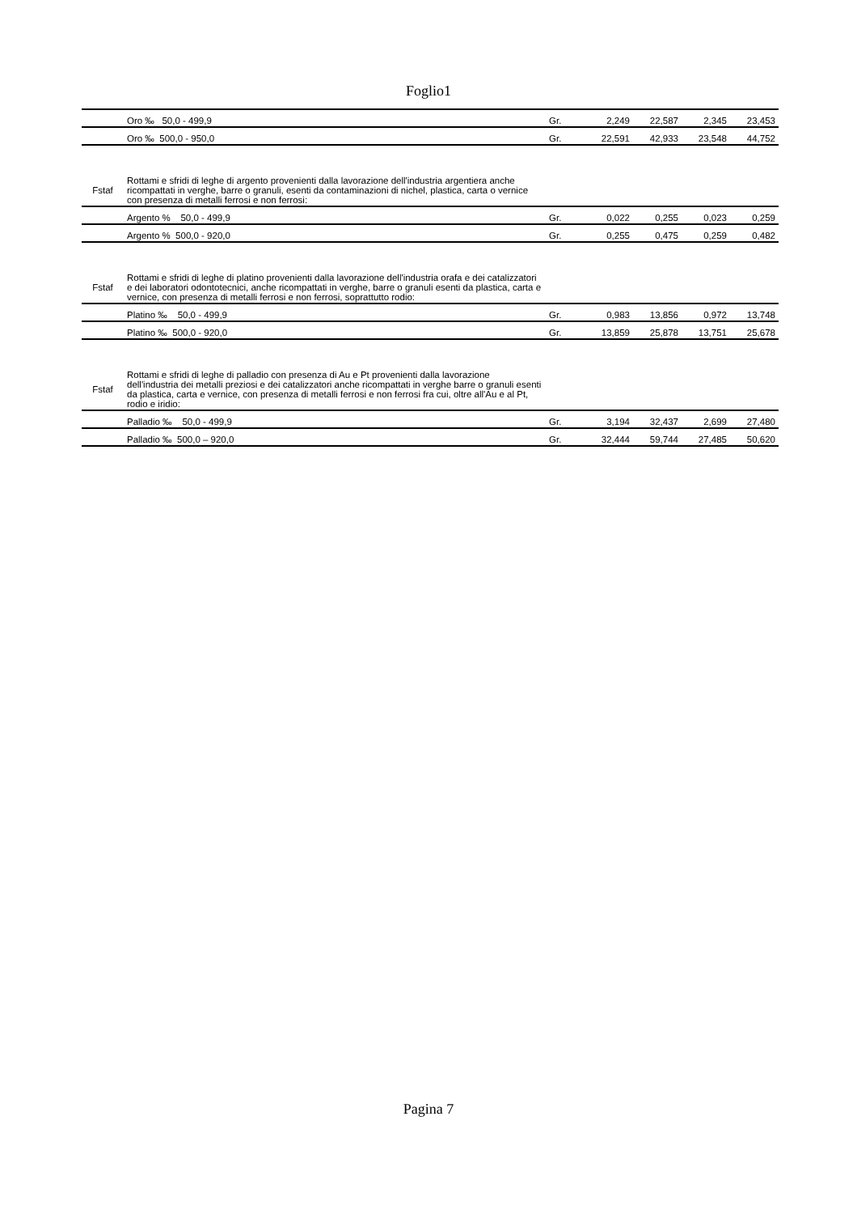Foglio1
| | Oro ‰ 50,0 - 499,9 | Gr. | 2,249 | 22,587 | 2,345 | 23,453 |
| | Oro ‰ 500,0 - 950,0 | Gr. | 22,591 | 42,933 | 23,548 | 44,752 |
| Fstaf | Rottami e sfridi di leghe di argento provenienti dalla lavorazione dell'industria argentiera anche ricompattati in verghe, barre o granuli, esenti da contaminazioni di nichel, plastica, carta o vernice con presenza di metalli ferrosi e non ferrosi: | | | | | |
| | Argento % 50,0 - 499,9 | Gr. | 0,022 | 0,255 | 0,023 | 0,259 |
| | Argento % 500,0 - 920,0 | Gr. | 0,255 | 0,475 | 0,259 | 0,482 |
| Fstaf | Rottami e sfridi di leghe di platino provenienti dalla lavorazione dell'industria orafa e dei catalizzatori e dei laboratori odontotecnici, anche ricompattati in verghe, barre o granuli esenti da plastica, carta e vernice, con presenza di metalli ferrosi e non ferrosi, soprattutto rodio: | | | | | |
| | Platino ‰ 50,0 - 499,9 | Gr. | 0,983 | 13,856 | 0,972 | 13,748 |
| | Platino ‰ 500,0 - 920,0 | Gr. | 13,859 | 25,878 | 13,751 | 25,678 |
| Fstaf | Rottami e sfridi di leghe di palladio con presenza di Au e Pt provenienti dalla lavorazione dell'industria dei metalli preziosi e dei catalizzatori anche ricompattati in verghe barre o granuli esenti da plastica, carta e vernice, con presenza di metalli ferrosi e non ferrosi fra cui, oltre all'Au e al Pt, rodio e iridio: | | | | | |
| | Palladio ‰ 50,0 - 499,9 | Gr. | 3,194 | 32,437 | 2,699 | 27,480 |
| | Palladio ‰ 500,0 – 920,0 | Gr. | 32,444 | 59,744 | 27,485 | 50,620 |
Pagina 7